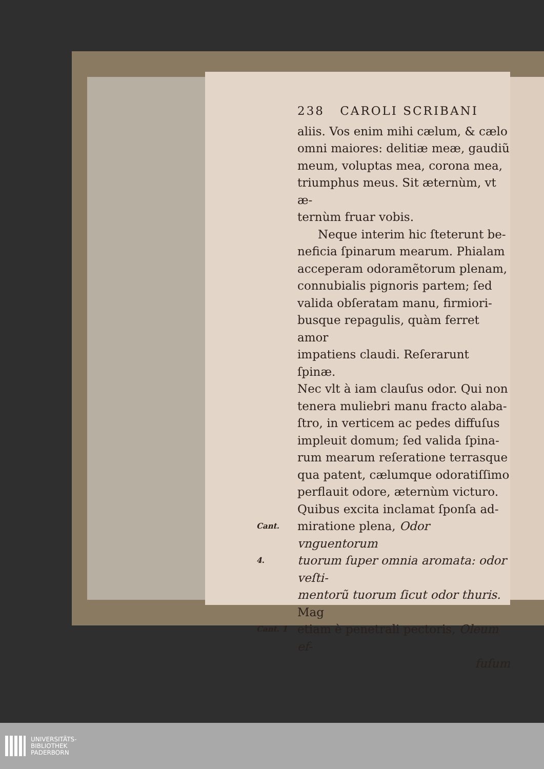238 CAROLI SCRIBANI
aliis. Vos enim mihi cælum, & cælo
omni maiores: delitiæ meæ, gaudiũ
meum, voluptas mea, corona mea,
triumphus meus. Sit æternùm, vt æ-
ternùm fruar vobis.
Neque interim hic ſteterunt be-
neficia ſpinarum mearum. Phialam
acceperam odoramẽtorum plenam,
connubialis pignoris partem; ſed
valida obſeratam manu, firmiori-
busque repagulis, quàm ferret amor
impatiens claudi. Reſerarunt ſpinæ.
Nec vlt à iam clauſus odor. Qui non
tenera muliebri manu fracto alaba-
ſtro, in verticem ac pedes diffuſus
impleuit domum; ſed valida ſpina-
rum mearum reſeratione terrasque
qua patent, cælumque odoratiſſimo
perflauit odore, æternùm victuro.
Quibus excita inclamat ſponſa ad-
Cant. miratione plena, Odor vnguentorum
4. tuorum ſuper omnia aromata: odor veſti-
mentorũ tuorum ſicut odor thuris. Mag
Cant. 1 etiam è penetrali pectoris, Oleum ef-
fuſum
UNIVERSITÄTS-
BIBLIOTHEK
PADERBORN